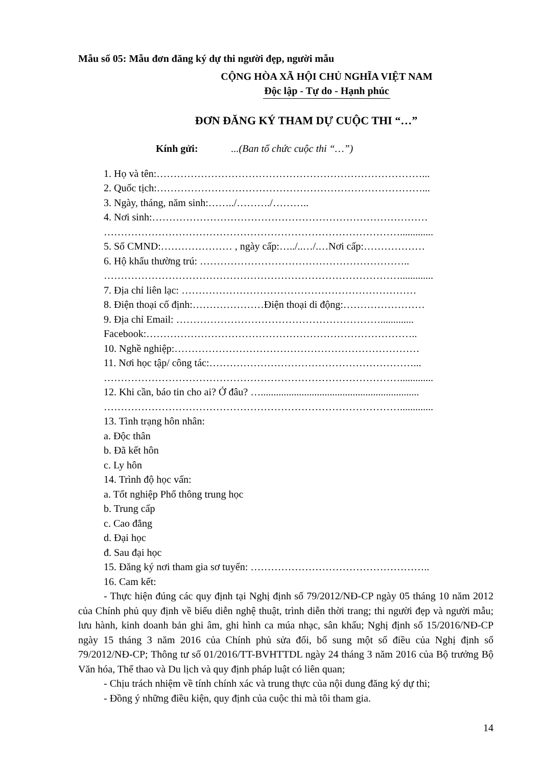Mẫu số 05: Mẫu đơn đăng ký dự thi người đẹp, người mẫu
CỘNG HÒA XÃ HỘI CHỦ NGHĨA VIỆT NAM
Độc lập - Tự do - Hạnh phúc
ĐƠN ĐĂNG KÝ THAM DỰ CUỘC THI “…”
Kính gửi: ...(Ban tổ chức cuộc thi “…”)
1. Họ và tên:……………………………………………………………………...
2. Quốc tịch:……………………………………………………………………...
3. Ngày, tháng, năm sinh:……../………./………..
4. Nơi sinh:………………………………………………………………………
…………………………………………………………………………….............
5. Số CMND:………………… , ngày cấp:…../..…/.…Nơi cấp:………………
6. Hộ khẩu thường trú: ……………………………………………………..
…………………………………………………………………………….............
7. Địa chỉ liên lạc: ……………………………………………………………
8. Điện thoại cố định:…………………Điện thoại di động:……………………
9. Địa chỉ Email: …………………………………………………….............
Facebook:……………………………………………………………………..
10. Nghề nghiệp:………………………………………………………………
11. Nơi học tập/ công tác:……………………………………………………...
…………………………………………………………………………….............
12. Khi cần, báo tin cho ai? Ở đâu? …..............................................................
…………………………………………………………………………….............
13. Tình trạng hôn nhân:
a. Độc thân
b. Đã kết hôn
c. Ly hôn
14. Trình độ học vấn:
a. Tốt nghiệp Phổ thông trung học
b. Trung cấp
c. Cao đẳng
d. Đại học
đ. Sau đại học
15. Đăng ký nơi tham gia sơ tuyển: ……………………………………………..
16. Cam kết:
- Thực hiện đúng các quy định tại Nghị định số 79/2012/NĐ-CP ngày 05 tháng 10 năm 2012 của Chính phủ quy định về biểu diễn nghệ thuật, trình diễn thời trang; thi người đẹp và người mẫu; lưu hành, kinh doanh bản ghi âm, ghi hình ca múa nhạc, sân khấu; Nghị định số 15/2016/NĐ-CP ngày 15 tháng 3 năm 2016 của Chính phủ sửa đổi, bổ sung một số điều của Nghị định số 79/2012/NĐ-CP; Thông tư số 01/2016/TT-BVHTTDL ngày 24 tháng 3 năm 2016 của Bộ trưởng Bộ Văn hóa, Thể thao và Du lịch và quy định pháp luật có liên quan;
- Chịu trách nhiệm về tính chính xác và trung thực của nội dung đăng ký dự thi;
- Đồng ý những điều kiện, quy định của cuộc thi mà tôi tham gia.
14